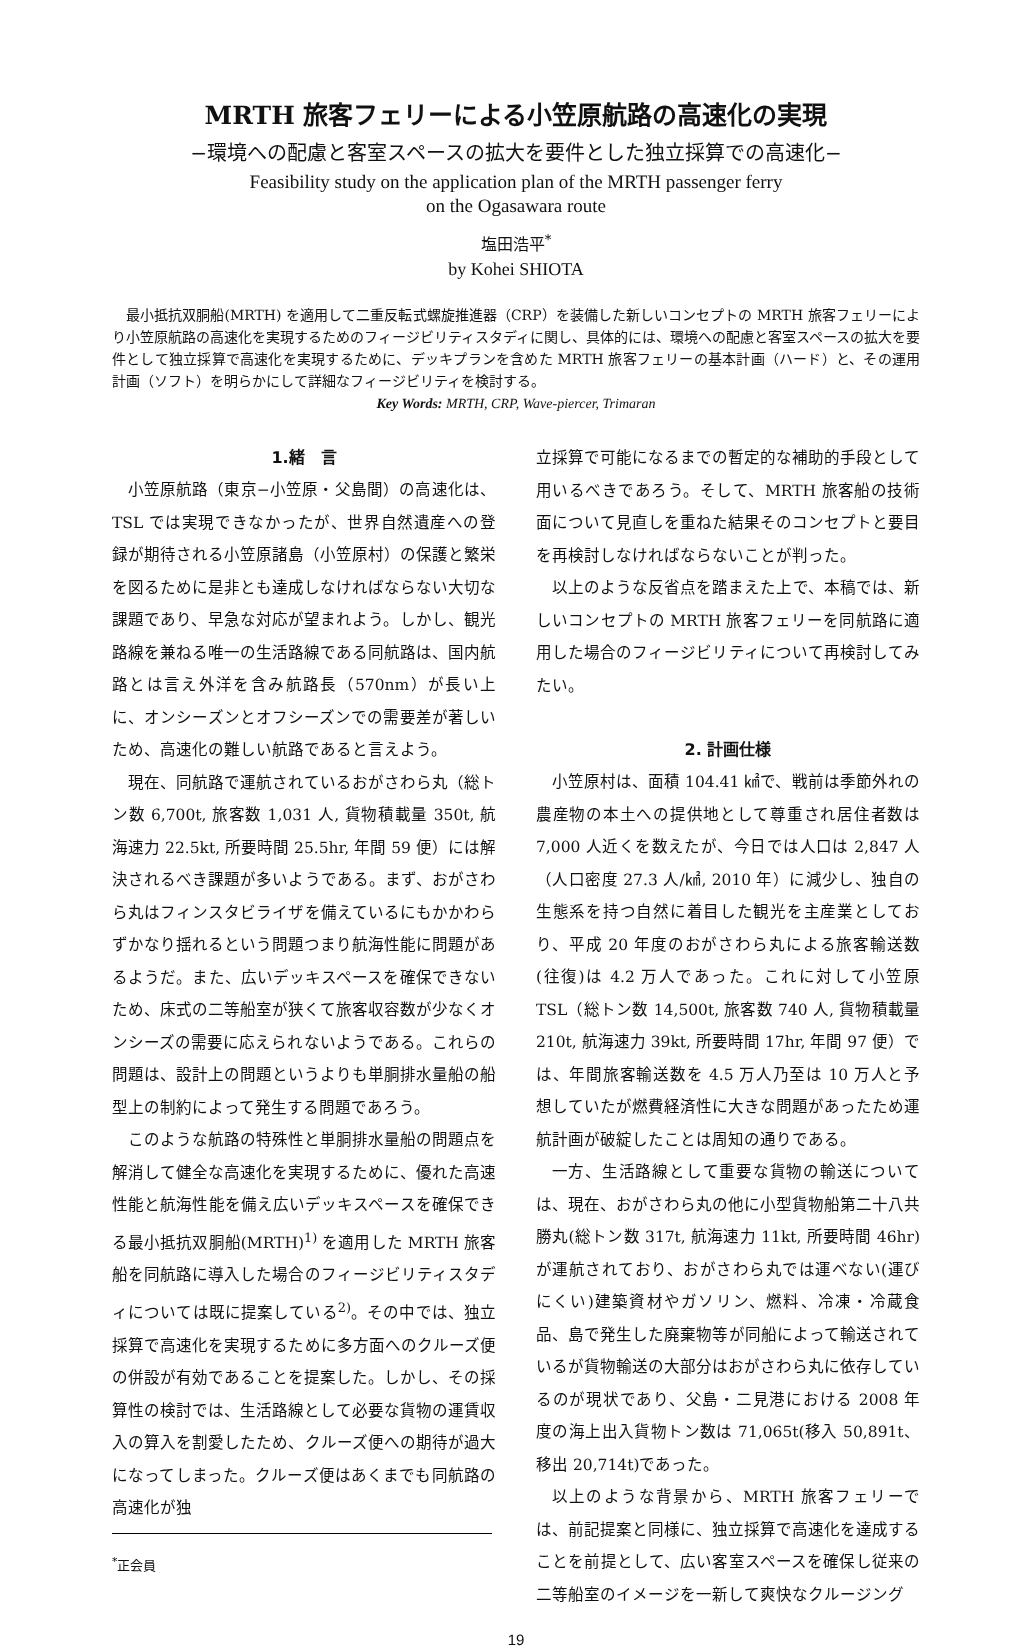MRTH 旅客フェリーによる小笠原航路の高速化の実現
−環境への配慮と客室スペースの拡大を要件とした独立採算での高速化−
Feasibility study on the application plan of the MRTH passenger ferry
on the Ogasawara route
塩田浩平<sup>*</sup>
by Kohei SHIOTA
　最小抵抗双胴船(MRTH) を適用して二重反転式螺旋推進器（CRP）を装備した新しいコンセプトの MRTH 旅客フェリーにより小笠原航路の高速化を実現するためのフィージビリティスタディに関し、具体的には、環境への配慮と客室スペースの拡大を要件として独立採算で高速化を実現するために、デッキプランを含めた MRTH 旅客フェリーの基本計画（ハード）と、その運用計画（ソフト）を明らかにして詳細なフィージビリティを検討する。
Key Words: MRTH, CRP, Wave-piercer, Trimaran
1.緒　言
小笠原航路（東京−小笠原・父島間）の高速化は、TSL では実現できなかったが、世界自然遺産への登録が期待される小笠原諸島（小笠原村）の保護と繁栄を図るために是非とも達成しなければならない大切な課題であり、早急な対応が望まれよう。しかし、観光路線を兼ねる唯一の生活路線である同航路は、国内航路とは言え外洋を含み航路長（570nm）が長い上に、オンシーズンとオフシーズンでの需要差が著しいため、高速化の難しい航路であると言えよう。
現在、同航路で運航されているおがさわら丸（総トン数 6,700t, 旅客数 1,031 人, 貨物積載量 350t, 航海速力 22.5kt, 所要時間 25.5hr, 年間 59 便）には解決されるべき課題が多いようである。まず、おがさわら丸はフィンスタビライザを備えているにもかかわらずかなり揺れるという問題つまり航海性能に問題があるようだ。また、広いデッキスペースを確保できないため、床式の二等船室が狭くて旅客収容数が少なくオンシーズの需要に応えられないようである。これらの問題は、設計上の問題というよりも単胴排水量船の船型上の制約によって発生する問題であろう。
このような航路の特殊性と単胴排水量船の問題点を解消して健全な高速化を実現するために、優れた高速性能と航海性能を備え広いデッキスペースを確保できる最小抵抗双胴船(MRTH)<sup>1)</sup> を適用した MRTH 旅客船を同航路に導入した場合のフィージビリティスタディについては既に提案している<sup>2)</sup>。その中では、独立採算で高速化を実現するために多方面へのクルーズ便の併設が有効であることを提案した。しかし、その採算性の検討では、生活路線として必要な貨物の運賃収入の算入を割愛したため、クルーズ便への期待が過大になってしまった。クルーズ便はあくまでも同航路の高速化が独
<sup>*</sup> 正会員
立採算で可能になるまでの暫定的な補助的手段として用いるべきであろう。そして、MRTH 旅客船の技術面について見直しを重ねた結果そのコンセプトと要目を再検討しなければならないことが判った。
以上のような反省点を踏まえた上で、本稿では、新しいコンセプトの MRTH 旅客フェリーを同航路に適用した場合のフィージビリティについて再検討してみたい。
2. 計画仕様
小笠原村は、面積 104.41 ㎢で、戦前は季節外れの農産物の本土への提供地として尊重され居住者数は 7,000 人近くを数えたが、今日では人口は 2,847 人（人口密度 27.3 人/㎢, 2010 年）に減少し、独自の生態系を持つ自然に着目した観光を主産業としており、平成 20 年度のおがさわら丸による旅客輸送数(往復)は 4.2 万人であった。これに対して小笠原 TSL（総トン数 14,500t, 旅客数 740 人, 貨物積載量 210t, 航海速力 39kt, 所要時間 17hr, 年間 97 便）では、年間旅客輸送数を 4.5 万人乃至は 10 万人と予想していたが燃費経済性に大きな問題があったため運航計画が破綻したことは周知の通りである。
一方、生活路線として重要な貨物の輸送については、現在、おがさわら丸の他に小型貨物船第二十八共勝丸(総トン数 317t, 航海速力 11kt, 所要時間 46hr)が運航されており、おがさわら丸では運べない(運びにくい)建築資材やガソリン、燃料、冷凍・冷蔵食品、島で発生した廃棄物等が同船によって輸送されているが貨物輸送の大部分はおがさわら丸に依存しているのが現状であり、父島・二見港における 2008 年度の海上出入貨物トン数は 71,065t(移入 50,891t、移出 20,714t)であった。
以上のような背景から、MRTH 旅客フェリーでは、前記提案と同様に、独立採算で高速化を達成することを前提として、広い客室スペースを確保し従来の二等船室のイメージを一新して爽快なクルージング
19